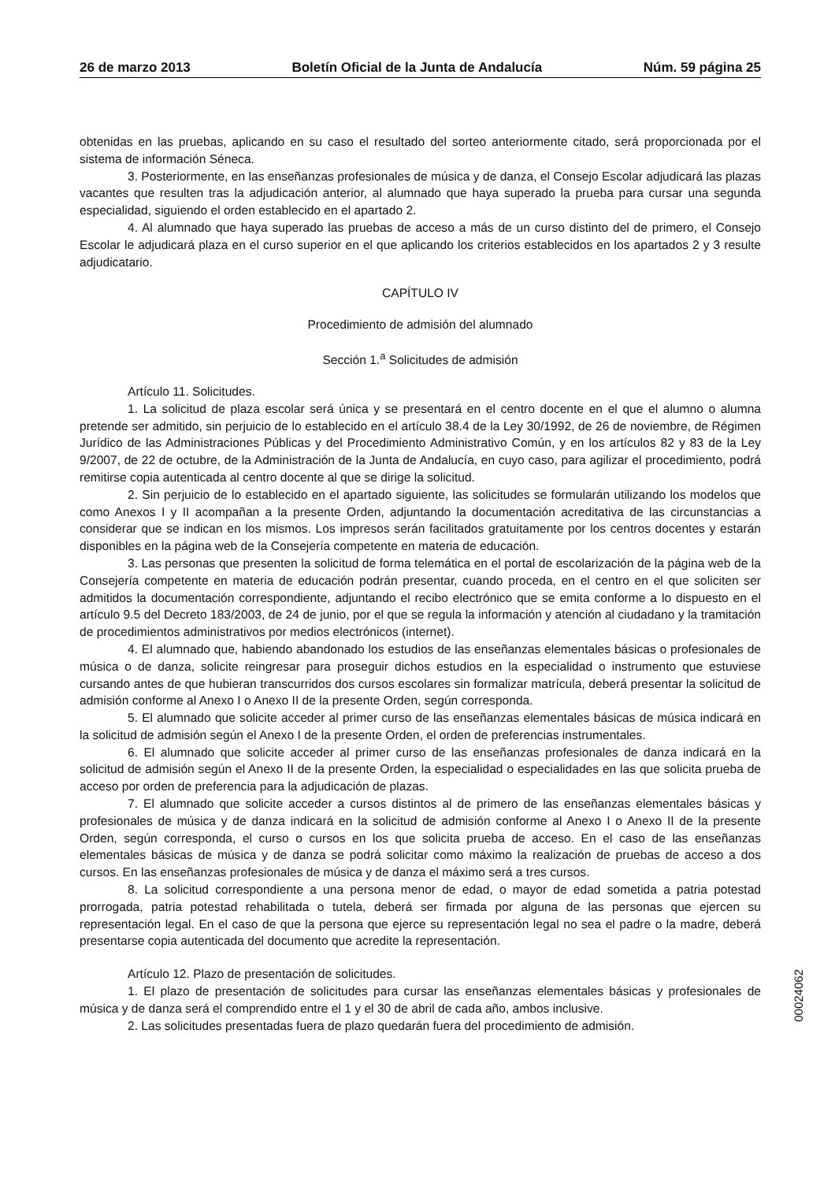26 de marzo 2013 Boletín Oficial de la Junta de Andalucía Núm. 59 página 25
obtenidas en las pruebas, aplicando en su caso el resultado del sorteo anteriormente citado, será proporcionada por el sistema de información Séneca.
3. Posteriormente, en las enseñanzas profesionales de música y de danza, el Consejo Escolar adjudicará las plazas vacantes que resulten tras la adjudicación anterior, al alumnado que haya superado la prueba para cursar una segunda especialidad, siguiendo el orden establecido en el apartado 2.
4. Al alumnado que haya superado las pruebas de acceso a más de un curso distinto del de primero, el Consejo Escolar le adjudicará plaza en el curso superior en el que aplicando los criterios establecidos en los apartados 2 y 3 resulte adjudicatario.
CAPÍTULO IV
Procedimiento de admisión del alumnado
Sección 1.<sup>a</sup> Solicitudes de admisión
Artículo 11. Solicitudes.
1. La solicitud de plaza escolar será única y se presentará en el centro docente en el que el alumno o alumna pretende ser admitido, sin perjuicio de lo establecido en el artículo 38.4 de la Ley 30/1992, de 26 de noviembre, de Régimen Jurídico de las Administraciones Públicas y del Procedimiento Administrativo Común, y en los artículos 82 y 83 de la Ley 9/2007, de 22 de octubre, de la Administración de la Junta de Andalucía, en cuyo caso, para agilizar el procedimiento, podrá remitirse copia autenticada al centro docente al que se dirige la solicitud.
2. Sin perjuicio de lo establecido en el apartado siguiente, las solicitudes se formularán utilizando los modelos que como Anexos I y II acompañan a la presente Orden, adjuntando la documentación acreditativa de las circunstancias a considerar que se indican en los mismos. Los impresos serán facilitados gratuitamente por los centros docentes y estarán disponibles en la página web de la Consejería competente en materia de educación.
3. Las personas que presenten la solicitud de forma telemática en el portal de escolarización de la página web de la Consejería competente en materia de educación podrán presentar, cuando proceda, en el centro en el que soliciten ser admitidos la documentación correspondiente, adjuntando el recibo electrónico que se emita conforme a lo dispuesto en el artículo 9.5 del Decreto 183/2003, de 24 de junio, por el que se regula la información y atención al ciudadano y la tramitación de procedimientos administrativos por medios electrónicos (internet).
4. El alumnado que, habiendo abandonado los estudios de las enseñanzas elementales básicas o profesionales de música o de danza, solicite reingresar para proseguir dichos estudios en la especialidad o instrumento que estuviese cursando antes de que hubieran transcurridos dos cursos escolares sin formalizar matrícula, deberá presentar la solicitud de admisión conforme al Anexo I o Anexo II de la presente Orden, según corresponda.
5. El alumnado que solicite acceder al primer curso de las enseñanzas elementales básicas de música indicará en la solicitud de admisión según el Anexo I de la presente Orden, el orden de preferencias instrumentales.
6. El alumnado que solicite acceder al primer curso de las enseñanzas profesionales de danza indicará en la solicitud de admisión según el Anexo II de la presente Orden, la especialidad o especialidades en las que solicita prueba de acceso por orden de preferencia para la adjudicación de plazas.
7. El alumnado que solicite acceder a cursos distintos al de primero de las enseñanzas elementales básicas y profesionales de música y de danza indicará en la solicitud de admisión conforme al Anexo I o Anexo II de la presente Orden, según corresponda, el curso o cursos en los que solicita prueba de acceso. En el caso de las enseñanzas elementales básicas de música y de danza se podrá solicitar como máximo la realización de pruebas de acceso a dos cursos. En las enseñanzas profesionales de música y de danza el máximo será a tres cursos.
8. La solicitud correspondiente a una persona menor de edad, o mayor de edad sometida a patria potestad prorrogada, patria potestad rehabilitada o tutela, deberá ser firmada por alguna de las personas que ejercen su representación legal. En el caso de que la persona que ejerce su representación legal no sea el padre o la madre, deberá presentarse copia autenticada del documento que acredite la representación.
Artículo 12. Plazo de presentación de solicitudes.
1. El plazo de presentación de solicitudes para cursar las enseñanzas elementales básicas y profesionales de música y de danza será el comprendido entre el 1 y el 30 de abril de cada año, ambos inclusive.
2. Las solicitudes presentadas fuera de plazo quedarán fuera del procedimiento de admisión.
00024062